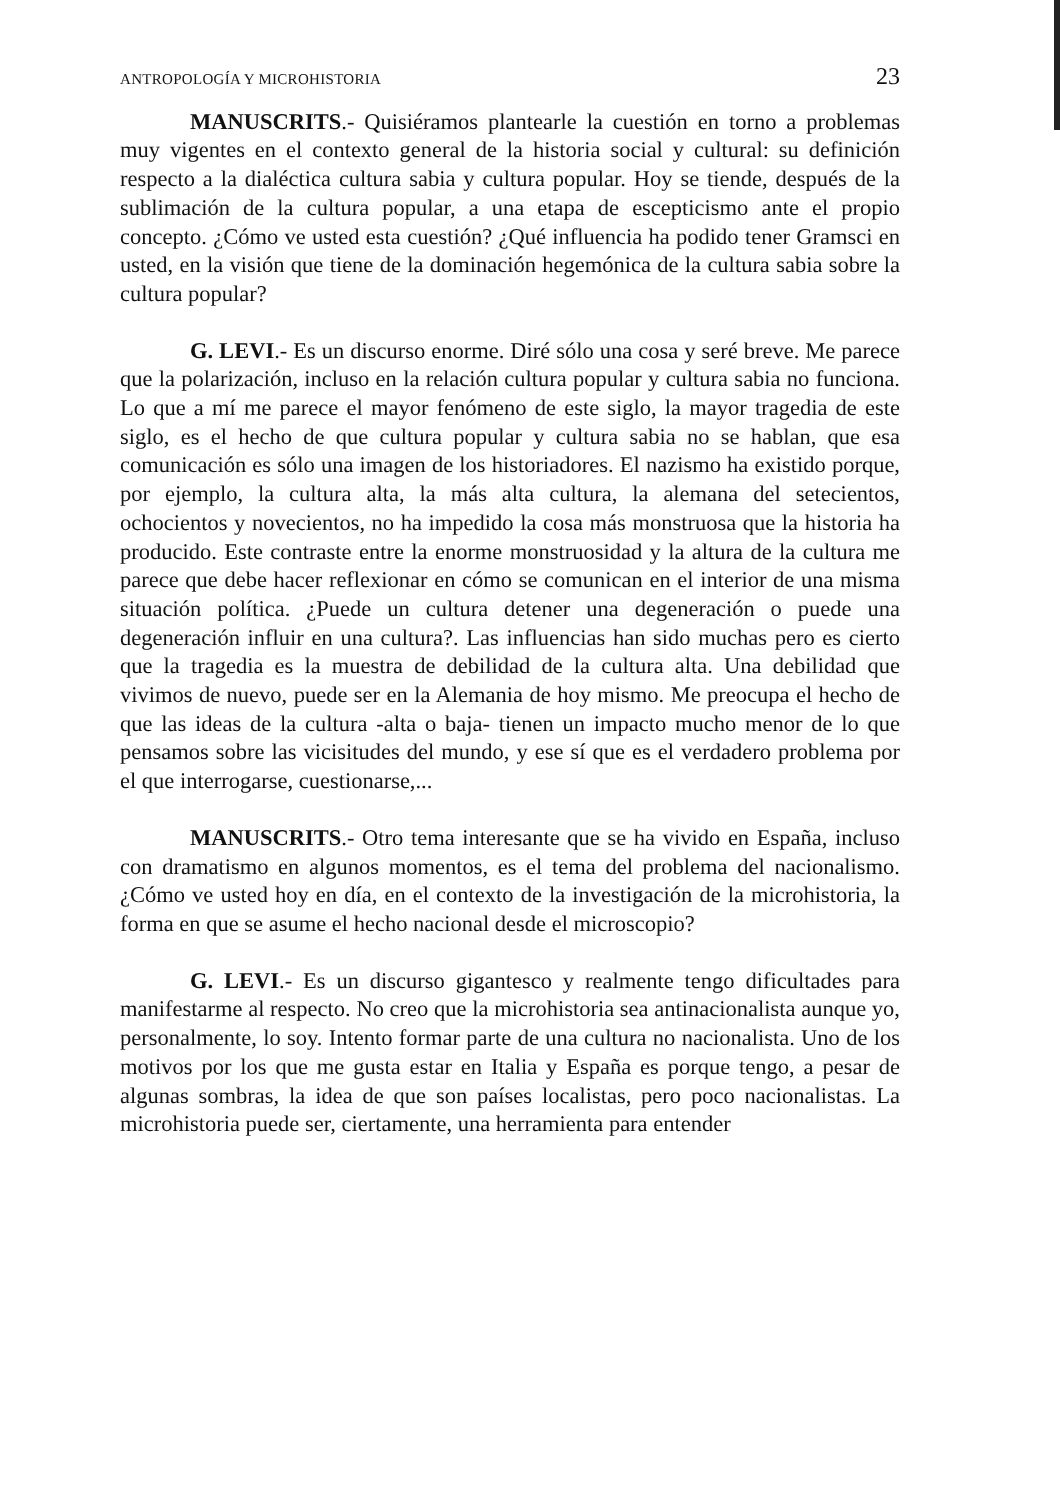ANTROPOLOGÍA Y MICROHISTORIA 23
MANUSCRITS.- Quisiéramos plantearle la cuestión en torno a problemas muy vigentes en el contexto general de la historia social y cultural: su definición respecto a la dialéctica cultura sabia y cultura popular. Hoy se tiende, después de la sublimación de la cultura popular, a una etapa de escepticismo ante el propio concepto. ¿Cómo ve usted esta cuestión? ¿Qué influencia ha podido tener Gramsci en usted, en la visión que tiene de la dominación hegemónica de la cultura sabia sobre la cultura popular?
G. LEVI.- Es un discurso enorme. Diré sólo una cosa y seré breve. Me parece que la polarización, incluso en la relación cultura popular y cultura sabia no funciona. Lo que a mí me parece el mayor fenómeno de este siglo, la mayor tragedia de este siglo, es el hecho de que cultura popular y cultura sabia no se hablan, que esa comunicación es sólo una imagen de los historiadores. El nazismo ha existido porque, por ejemplo, la cultura alta, la más alta cultura, la alemana del setecientos, ochocientos y novecientos, no ha impedido la cosa más monstruosa que la historia ha producido. Este contraste entre la enorme monstruosidad y la altura de la cultura me parece que debe hacer reflexionar en cómo se comunican en el interior de una misma situación política. ¿Puede un cultura detener una degeneración o puede una degeneración influir en una cultura?. Las influencias han sido muchas pero es cierto que la tragedia es la muestra de debilidad de la cultura alta. Una debilidad que vivimos de nuevo, puede ser en la Alemania de hoy mismo. Me preocupa el hecho de que las ideas de la cultura -alta o baja- tienen un impacto mucho menor de lo que pensamos sobre las vicisitudes del mundo, y ese sí que es el verdadero problema por el que interrogarse, cuestionarse,...
MANUSCRITS.- Otro tema interesante que se ha vivido en España, incluso con dramatismo en algunos momentos, es el tema del problema del nacionalismo. ¿Cómo ve usted hoy en día, en el contexto de la investigación de la microhistoria, la forma en que se asume el hecho nacional desde el microscopio?
G. LEVI.- Es un discurso gigantesco y realmente tengo dificultades para manifestarme al respecto. No creo que la microhistoria sea antinacionalista aunque yo, personalmente, lo soy. Intento formar parte de una cultura no nacionalista. Uno de los motivos por los que me gusta estar en Italia y España es porque tengo, a pesar de algunas sombras, la idea de que son países localistas, pero poco nacionalistas. La microhistoria puede ser, ciertamente, una herramienta para entender